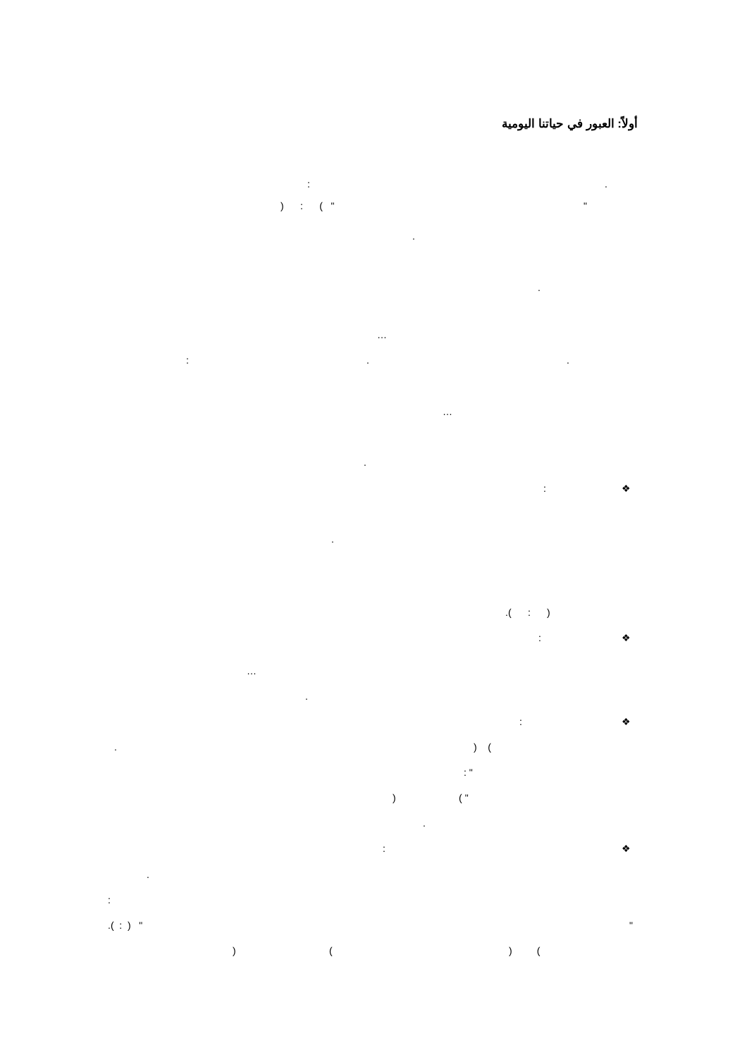أولاً: العبور في حياتنا اليومية
:
.
) : ( "
"
.
.
…
:
.
.
…
.
:
❖
.
.( : )
:
❖
…
.
:
❖
.
) (
: "
) ( "
.
:
❖
.
:
.( : ) "
"
) (
) (